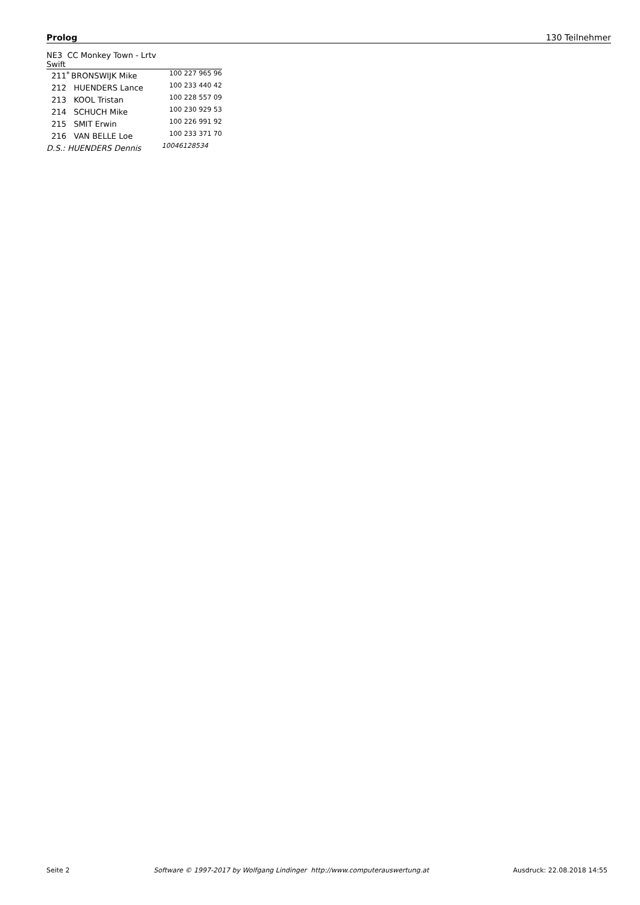Prolog 130 Teilnehmer
| NE3 CC Monkey Town - Lrtv Swift | | | |
| 211 | <sup>*</sup> | BRONSWIJK Mike | 100 227 965 96 |
| 212 | | HUENDERS Lance | 100 233 440 42 |
| 213 | | KOOL Tristan | 100 228 557 09 |
| 214 | | SCHUCH Mike | 100 230 929 53 |
| 215 | | SMIT Erwin | 100 226 991 92 |
| 216 | | VAN BELLE Loe | 100 233 371 70 |
| D.S.: HUENDERS Dennis | | | 10046128534 |
Seite 2 Software © 1997-2017 by Wolfgang Lindinger http://www.computerauswertung.at Ausdruck: 22.08.2018 14:55